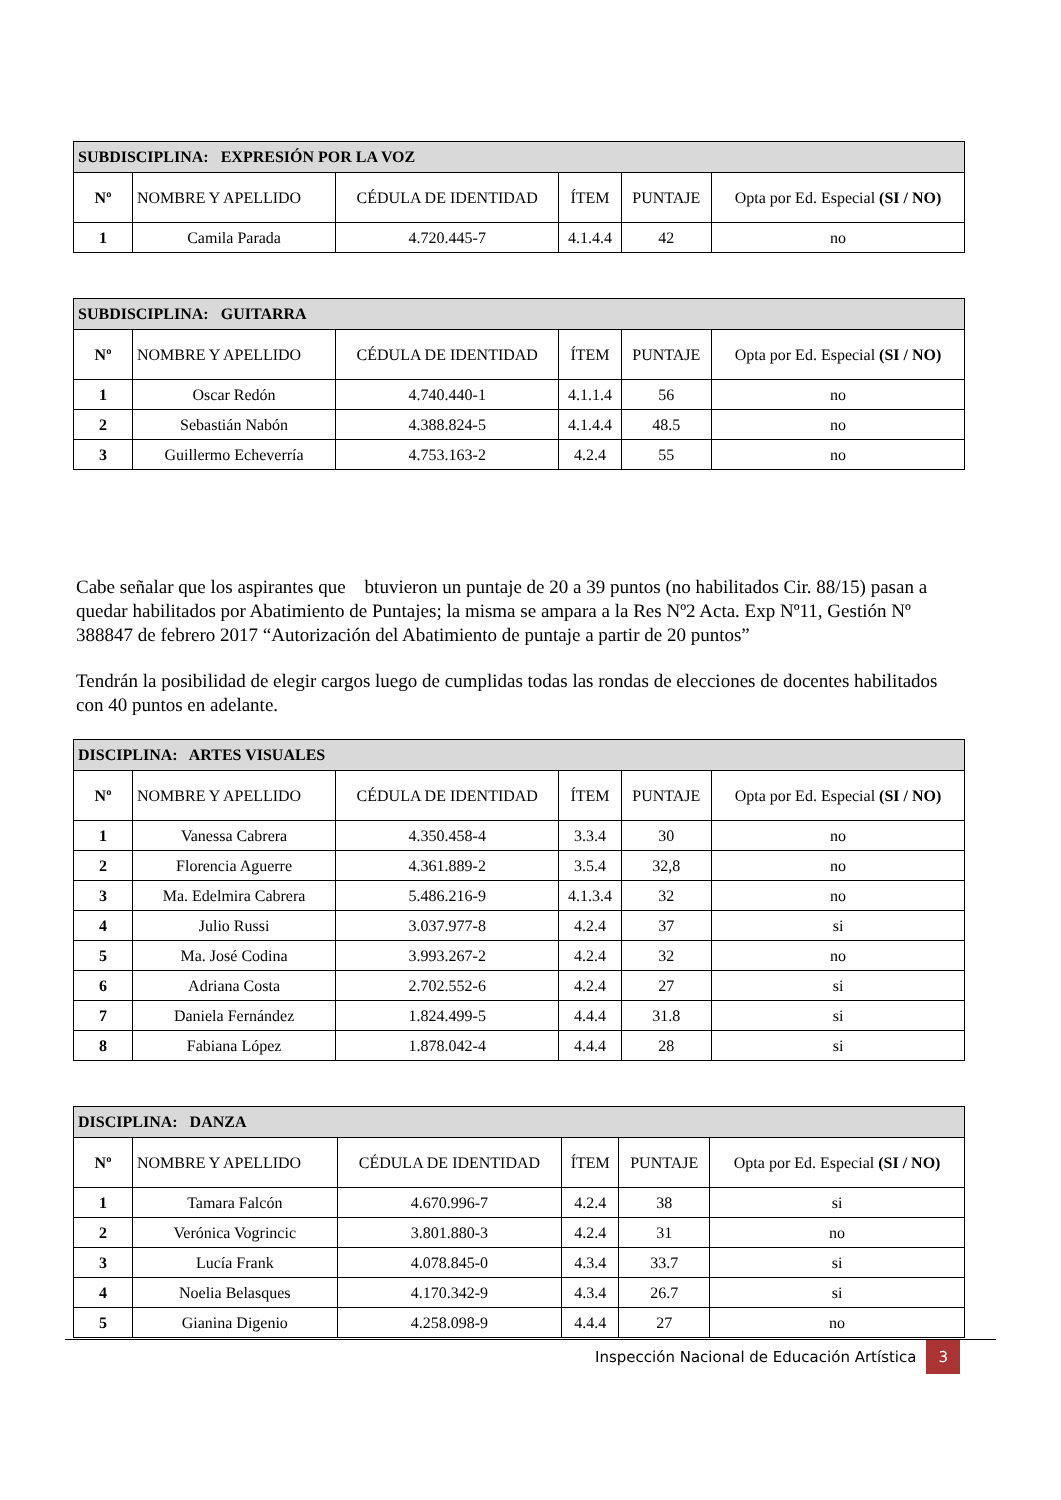| SUBDISCIPLINA: EXPRESIÓN POR LA VOZ | | | | | |
| --- | --- | --- | --- | --- | --- |
| Nº | NOMBRE Y APELLIDO | CÉDULA DE IDENTIDAD | ÍTEM | PUNTAJE | Opta por Ed. Especial (SI / NO) |
| 1 | Camila Parada | 4.720.445-7 | 4.1.4.4 | 42 | no |
| SUBDISCIPLINA: GUITARRA | | | | | |
| --- | --- | --- | --- | --- | --- |
| Nº | NOMBRE Y APELLIDO | CÉDULA DE IDENTIDAD | ÍTEM | PUNTAJE | Opta por Ed. Especial (SI / NO) |
| 1 | Oscar Redón | 4.740.440-1 | 4.1.1.4 | 56 | no |
| 2 | Sebastián Nabón | 4.388.824-5 | 4.1.4.4 | 48.5 | no |
| 3 | Guillermo Echeverría | 4.753.163-2 | 4.2.4 | 55 | no |
Cabe señalar que los aspirantes que btuvieron un puntaje de 20 a 39 puntos (no habilitados Cir. 88/15) pasan a quedar habilitados por Abatimiento de Puntajes; la misma se ampara a la Res Nº2 Acta. Exp Nº11, Gestión Nº 388847 de febrero 2017 “Autorización del Abatimiento de puntaje a partir de 20 puntos”
Tendrán la posibilidad de elegir cargos luego de cumplidas todas las rondas de elecciones de docentes habilitados con 40 puntos en adelante.
| DISCIPLINA: ARTES VISUALES | | | | | |
| --- | --- | --- | --- | --- | --- |
| Nº | NOMBRE Y APELLIDO | CÉDULA DE IDENTIDAD | ÍTEM | PUNTAJE | Opta por Ed. Especial (SI / NO) |
| 1 | Vanessa Cabrera | 4.350.458-4 | 3.3.4 | 30 | no |
| 2 | Florencia Aguerre | 4.361.889-2 | 3.5.4 | 32,8 | no |
| 3 | Ma. Edelmira Cabrera | 5.486.216-9 | 4.1.3.4 | 32 | no |
| 4 | Julio Russi | 3.037.977-8 | 4.2.4 | 37 | si |
| 5 | Ma. José Codina | 3.993.267-2 | 4.2.4 | 32 | no |
| 6 | Adriana Costa | 2.702.552-6 | 4.2.4 | 27 | si |
| 7 | Daniela Fernández | 1.824.499-5 | 4.4.4 | 31.8 | si |
| 8 | Fabiana López | 1.878.042-4 | 4.4.4 | 28 | si |
| DISCIPLINA: DANZA | | | | | |
| --- | --- | --- | --- | --- | --- |
| Nº | NOMBRE Y APELLIDO | CÉDULA DE IDENTIDAD | ÍTEM | PUNTAJE | Opta por Ed. Especial (SI / NO) |
| 1 | Tamara Falcón | 4.670.996-7 | 4.2.4 | 38 | si |
| 2 | Verónica Vogrincic | 3.801.880-3 | 4.2.4 | 31 | no |
| 3 | Lucía Frank | 4.078.845-0 | 4.3.4 | 33.7 | si |
| 4 | Noelia Belasques | 4.170.342-9 | 4.3.4 | 26.7 | si |
| 5 | Gianina Digenio | 4.258.098-9 | 4.4.4 | 27 | no |
Inspección Nacional de Educación Artística 3